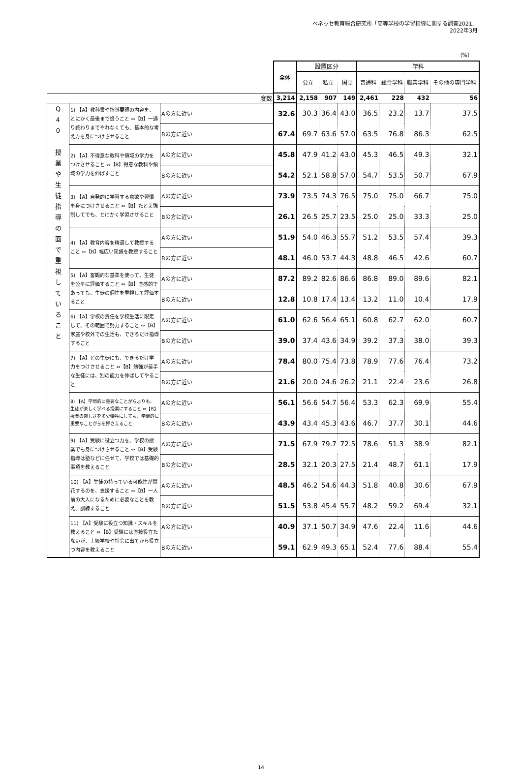ベネッセ教育総合研究所「高等学校の学習指導に関する調査2021」
2022年3月
（%）
| | | | 全体 | 設置区分 | | | 学科 | | | |
| | | | | 公立 | 私立 | 国立 | 普通科 | 総合学科 | 職業学科 | その他の専門学科 |
| 度数 | | | 3,214 | 2,158 | 907 | 149 | 2,461 | 228 | 432 | 56 |
| Q 4 0 授 業 や 生 徒 指 導 の 面 で 重 視 し て い る こ と | 1) 【A】教科書や指導要領の内容を、とにかく最後まで扱うこと ⇔【B】一通り終わりまでやれなくても、基本的な考え方を身につけさせること | Aの方に近い | 32.6 | 30.3 | 36.4 | 43.0 | 36.5 | 23.2 | 13.7 | 37.5 |
| | | Bの方に近い | 67.4 | 69.7 | 63.6 | 57.0 | 63.5 | 76.8 | 86.3 | 62.5 |
| | 2) 【A】不得意な教科や領域の学力をつけさせること ⇔【B】得意な教科や領域の学力を伸ばすこと | Aの方に近い | 45.8 | 47.9 | 41.2 | 43.0 | 45.3 | 46.5 | 49.3 | 32.1 |
| | | Bの方に近い | 54.2 | 52.1 | 58.8 | 57.0 | 54.7 | 53.5 | 50.7 | 67.9 |
| | 3) 【A】自発的に学習する意欲や習慣を身につけさせること ⇔【B】たとえ強制してでも、とにかく学習させること | Aの方に近い | 73.9 | 73.5 | 74.3 | 76.5 | 75.0 | 75.0 | 66.7 | 75.0 |
| | | Bの方に近い | 26.1 | 26.5 | 25.7 | 23.5 | 25.0 | 25.0 | 33.3 | 25.0 |
| | 4) 【A】教育内容を精選して教授すること ⇔【B】幅広い知識を教授すること | Aの方に近い | 51.9 | 54.0 | 46.3 | 55.7 | 51.2 | 53.5 | 57.4 | 39.3 |
| | | Bの方に近い | 48.1 | 46.0 | 53.7 | 44.3 | 48.8 | 46.5 | 42.6 | 60.7 |
| | 5) 【A】客観的な基準を使って、生徒を公平に評価すること ⇔【B】直感的であっても、生徒の個性を重視して評価すること | Aの方に近い | 87.2 | 89.2 | 82.6 | 86.6 | 86.8 | 89.0 | 89.6 | 82.1 |
| | | Bの方に近い | 12.8 | 10.8 | 17.4 | 13.4 | 13.2 | 11.0 | 10.4 | 17.9 |
| | 6) 【A】学校の責任を学校生活に限定して、その範囲で努力すること ⇔【B】家庭や校外での生活も、できるだけ指導すること | Aの方に近い | 61.0 | 62.6 | 56.4 | 65.1 | 60.8 | 62.7 | 62.0 | 60.7 |
| | | Bの方に近い | 39.0 | 37.4 | 43.6 | 34.9 | 39.2 | 37.3 | 38.0 | 39.3 |
| | 7) 【A】どの生徒にも、できるだけ学力をつけさせること ⇔【B】勉強が苦手な生徒には、別の能力を伸ばしてやること | Aの方に近い | 78.4 | 80.0 | 75.4 | 73.8 | 78.9 | 77.6 | 76.4 | 73.2 |
| | | Bの方に近い | 21.6 | 20.0 | 24.6 | 26.2 | 21.1 | 22.4 | 23.6 | 26.8 |
| | 8) 【A】学問的に重要なことがらよりも、生徒が楽しく学べる授業にすること ⇔【B】授業の楽しさを多少犠牲にしても、学問的に重要なことがらを押さえること | Aの方に近い | 56.1 | 56.6 | 54.7 | 56.4 | 53.3 | 62.3 | 69.9 | 55.4 |
| | | Bの方に近い | 43.9 | 43.4 | 45.3 | 43.6 | 46.7 | 37.7 | 30.1 | 44.6 |
| | 9) 【A】受験に役立つ力を、学校の授業でも身につけさせること ⇔【B】受験指導は塾などに任せて、学校では基礎的事項を教えること | Aの方に近い | 71.5 | 67.9 | 79.7 | 72.5 | 78.6 | 51.3 | 38.9 | 82.1 |
| | | Bの方に近い | 28.5 | 32.1 | 20.3 | 27.5 | 21.4 | 48.7 | 61.1 | 17.9 |
| | 10) 【A】生徒の持っている可能性が開花するのを、支援すること ⇔【B】一人前の大人になるために必要なことを教え、訓練すること | Aの方に近い | 48.5 | 46.2 | 54.6 | 44.3 | 51.8 | 40.8 | 30.6 | 67.9 |
| | | Bの方に近い | 51.5 | 53.8 | 45.4 | 55.7 | 48.2 | 59.2 | 69.4 | 32.1 |
| | 11) 【A】受験に役立つ知識・スキルを教えること ⇔【B】受験には直接役立たないが、上級学校や社会に出てから役立つ内容を教えること | Aの方に近い | 40.9 | 37.1 | 50.7 | 34.9 | 47.6 | 22.4 | 11.6 | 44.6 |
| | | Bの方に近い | 59.1 | 62.9 | 49.3 | 65.1 | 52.4 | 77.6 | 88.4 | 55.4 |
14